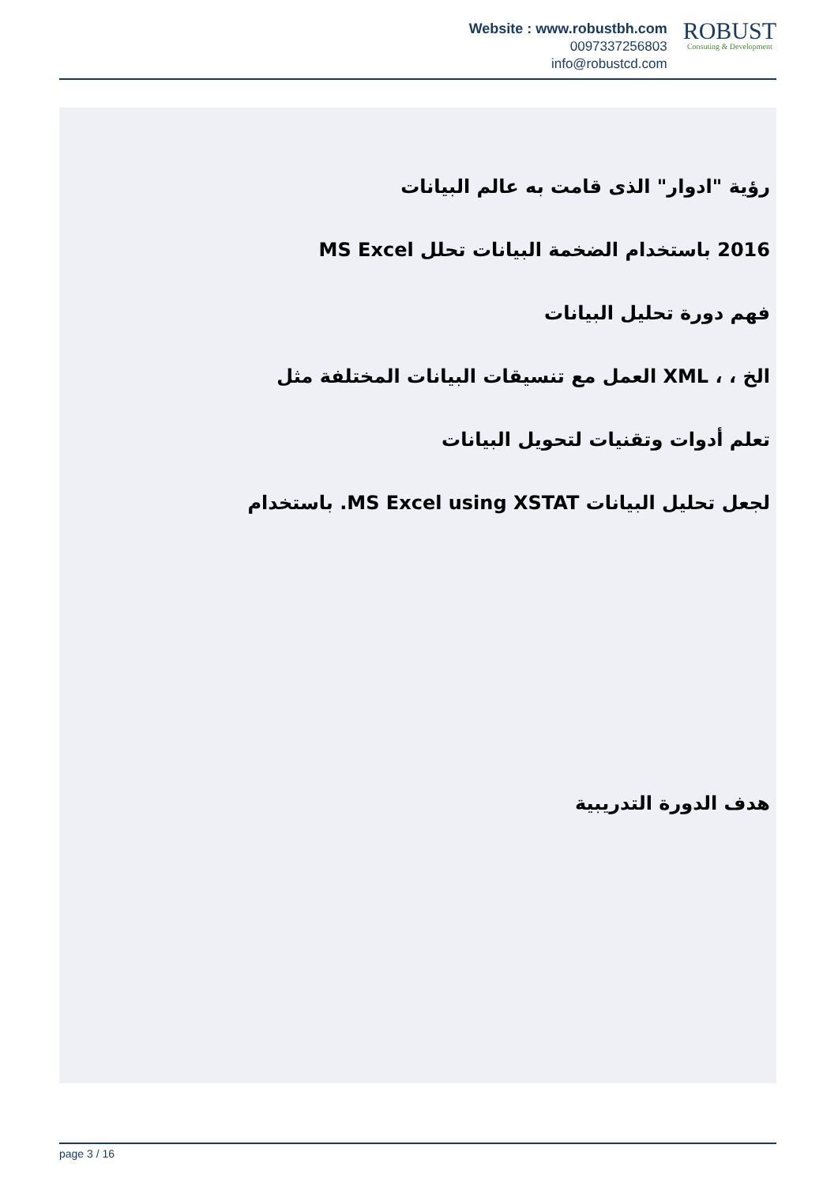Website : www.robustbh.com
0097337256803
info@robustcd.com
ROBUST
Consuting & Development
رؤية "ادوار" الذى قامت به عالم البيانات
2016 باستخدام الضخمة البيانات تحلل MS Excel
فهم دورة تحليل البيانات
الخ ، ، XML العمل مع تنسيقات البيانات المختلفة مثل
تعلم أدوات وتقنيات لتحويل البيانات
لجعل تحليل البيانات MS Excel using XSTAT. باستخدام
هدف الدورة التدريبية
page 3 / 16